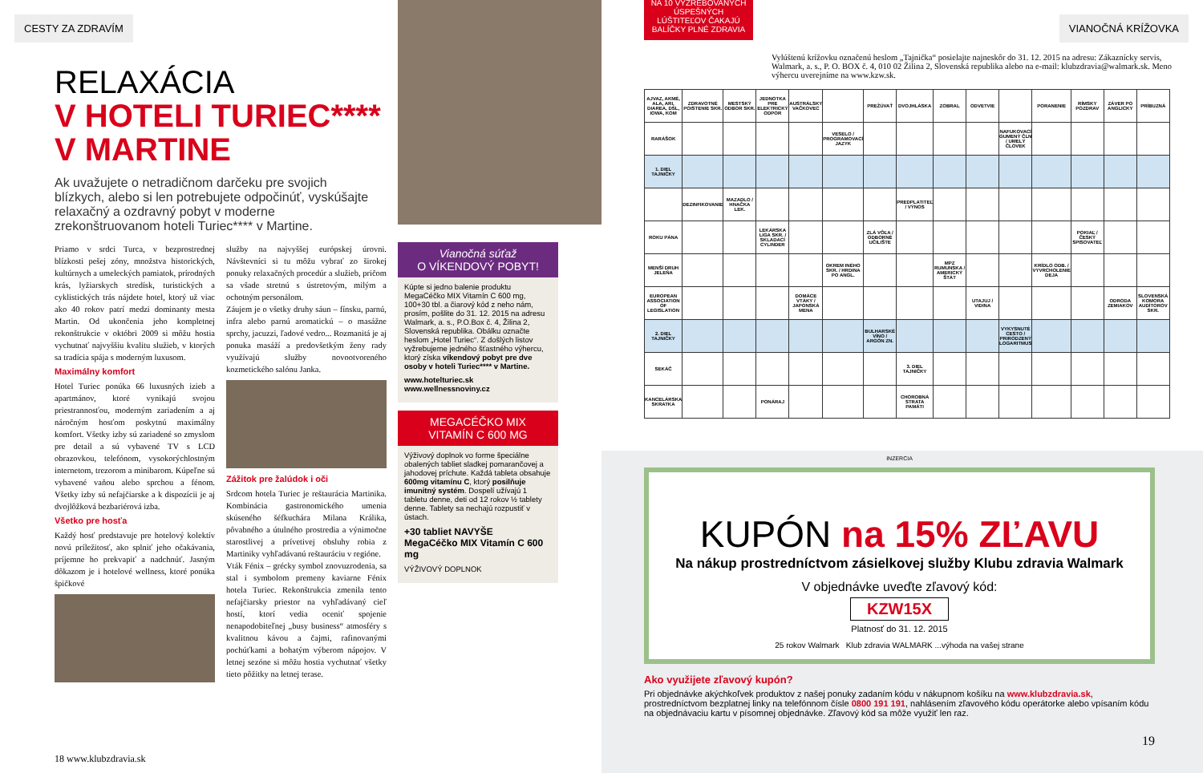CESTY ZA ZDRAVÍM
RELAXÁCIA
V HOTELI TURIEC**** V MARTINE
Ak uvažujete o netradičnom darčeku pre svojich blízkych, alebo si len potrebujete odpočinúť, vyskúšajte relaxačný a ozdravný pobyt v moderne zrekonštruovanom hoteli Turiec**** v Martine.
Priamo v srdci Turca, v bezprostrednej blízkosti pešej zóny, množstva historických, kultúrnych a umeleckých pamiatok, prírodných krás, lyžiarskych stredísk, turistických a cyklistických trás nájdete hotel, ktorý už viac ako 40 rokov patrí medzi dominanty mesta Martin. Od ukončenia jeho kompletnej rekonštrukcie v októbri 2009 si môžu hostia vychutnať najvyššiu kvalitu služieb, v ktorých sa tradícia spája s moderným luxusom.
Maximálny komfort
Hotel Turiec ponúka 66 luxusných izieb a apartmánov, ktoré vynikajú svojou priestrannosťou, moderným zariadením a aj náročným hosťom poskytnú maximálny komfort. Všetky izby sú zariadené so zmyslom pre detail a sú vybavené TV s LCD obrazovkou, telefónom, vysokorýchlostným internetom, trezorom a minibarom. Kúpeľne sú vybavené vaňou alebo sprchou a fénom. Všetky izby sú nefajčiarske a k dispozícii je aj dvojlôžková bezbariérová izba.
Všetko pre hosťa
Každý hosť predstavuje pre hotelový kolektív novú príležitosť, ako splniť jeho očakávania, príjemne ho prekvapiť a nadchnúť. Jasným dôkazom je i hotelové wellness, ktoré ponúka špičkové
služby na najvyššej európskej úrovni. Návštevníci si tu môžu vybrať zo širokej ponuky relaxačných procedúr a služieb, pričom sa všade stretnú s ústretovým, milým a ochotným personálom.
Záujem je o všetky druhy sáun – fínsku, parnú, infra alebo parnú aromatickú – o masážne sprchy, jacuzzi, ľadové vedro... Rozmanitá je aj ponuka masáží a predovšetkým ženy rady využívajú služby novootvoreného kozmetického salónu Janka.
Zážitok pre žalúdok i oči
Srdcom hotela Turiec je reštaurácia Martinika. Kombinácia gastronomického umenia skúseného šéfkuchára Milana Králika, pôvabného a útulného prostredia a výnimočne starostlivej a prívetivej obsluhy robia z Martiniky vyhľadávanú reštauráciu v regióne.
Vták Fénix – grécky symbol znovuzrodenia, sa stal i symbolom premeny kaviarne Fénix hotela Turiec. Rekonštrukcia zmenila tento nefajčiarsky priestor na vyhľadávaný cieľ hostí, ktorí vedia oceniť spojenie nenapodobiteľnej „busy business“ atmosféry s kvalitnou kávou a čajmi, rafinovanými pochúťkami a bohatým výberom nápojov. V letnej sezóne si môžu hostia vychutnať všetky tieto pôžitky na letnej terase.
Vianočná súťaž
O VÍKENDOVÝ POBYT!
Kúpte si jedno balenie produktu MegaCéčko MIX Vitamín C 600 mg, 100+30 tbl. a čiarový kód z neho nám, prosím, pošlite do 31. 12. 2015 na adresu Walmark, a. s., P.O.Box č. 4, Žilina 2, Slovenská republika. Obálku označte heslom „Hotel Turiec“. Z došlých listov vyžrebujeme jedného šťastného výhercu, ktorý získa víkendový pobyt pre dve osoby v hoteli Turiec**** v Martine.
www.hotelturiec.sk
www.wellnessnoviny.cz
MEGACÉČKO MIX
VITAMÍN C 600 MG
Výživový doplnok vo forme špeciálne obalených tabliet sladkej pomarančovej a jahodovej príchute. Každá tableta obsahuje 600mg vitamínu C, ktorý posilňuje imunitný systém. Dospelí užívajú 1 tabletu denne, deti od 12 rokov ½ tablety denne. Tablety sa nechajú rozpustiť v ústach.
+30 tabliet NAVYŠE
MegaCéčko MIX Vitamín C 600 mg
VÝŽIVOVÝ DOPLNOK
18 www.klubzdravia.sk
VIANOČNÁ KRÍŽOVKA
NA 10 VYŽREBOVANÝCH ÚSPEŠNÝCH LÚŠTITEĽOV ČAKAJÚ BALÍČKY PLNÉ ZDRAVIA
Vylúštenú krížovku označenú heslom „Tajnička“ posielajte najneskôr do 31. 12. 2015 na adresu: Zákaznícky servis, Walmark, a. s., P. O. BOX č. 4, 010 02 Žilina 2, Slovenská republika alebo na e-mail: klubzdravia@walmark.sk. Meno výhercu uverejníme na www.kzw.sk.
| AJVAZ, AKMÉ, ALA, ARI, DIAREA, DSL, IOWA, KOM | ZDRAVOTNÉ POISTENIE SKR. | MESTSKÝ ODBOR SKR. | JEDNOTKA PRE ELEKTRICKÝ ODPOR | AUSTRÁLSKY VAČKOVEC | | PREŽÚVAŤ | DVOJHLÁSKA | ZOBRAL | ODVETVIE | | PORANENIE | RÍMSKY POZDRAV | ZÁVER PO ANGLICKY | PRÍBUZNÁ |
| RARÁŠOK | | | | | VESELO / PROGRAMOVACÍ JAZYK | | | | | NAFUKOVACÍ GUMENÝ ČLN / UMELÝ ČLOVEK | | | | |
| 1. DIEL TAJNIČKY | | | | | | | | | | | | | | |
| | DEZINFIKOVANIE | MAZADLO / HNAČKA LEK. | | | | | PREDPLATITEĽ / VÝNOS | | | | | | | |
| ROKU PÁNA | | | LEKÁRSKA LIGA SKR. / SKLADACÍ CYLINDER | | | ZLÁ VÔĽA / ODBORNÉ UČILIŠTE | | | | | | POKIAĽ / ČESKÝ SPISOVATEĽ | | |
| MENŠÍ DRUH JELEŇA | | | | | OKREM INÉHO SKR. / HRDINA PO ANGL. | | | MPZ RUMUNSKA / AMERICKÝ ŠTÁT | | | KRÍDLO ODB. / VYVRCHOLENIE DEJA | | | |
| EUROPEAN ASSOCIATION OF LEGISLATION | | | | DOMÁCE VTÁKY / JAPONSKÁ MENA | | | | | UTAJUJ / VIDINA | | | | ODRODA ZEMIAKOV | SLOVENSKÁ KOMORA AUDÍTOROV SKR. |
| 2. DIEL TAJNIČKY | | | | | | BULHARSKÉ VÍNO / ARGÓN ZN. | | | | VYKYSNUTÉ CESTO / PRIRODZENÝ LOGARITMUS | | | | |
| SEKÁČ | | | | | | | 3. DIEL TAJNIČKY | | | | | | | |
| KANCELÁRSKA SKRATKA | | | PONÁRAJ | | | | CHOROBNÁ STRATA PAMÄTI | | | | | | | |
INZERCIA
KUPÓN na 15% ZĽAVU
Na nákup prostredníctvom zásielkovej služby Klubu zdravia Walmark
V objednávke uveďte zľavový kód:
KZW15X
Platnosť do 31. 12. 2015
25 rokov Walmark Klub zdravia WALMARK ...výhoda na vašej strane
Ako využijete zľavový kupón?
Pri objednávke akýchkoľvek produktov z našej ponuky zadaním kódu v nákupnom košíku na www.klubzdravia.sk, prostredníctvom bezplatnej linky na telefónnom čísle 0800 191 191, nahlásením zľavového kódu operátorke alebo vpísaním kódu na objednávaciu kartu v písomnej objednávke. Zľavový kód sa môže využiť len raz.
19